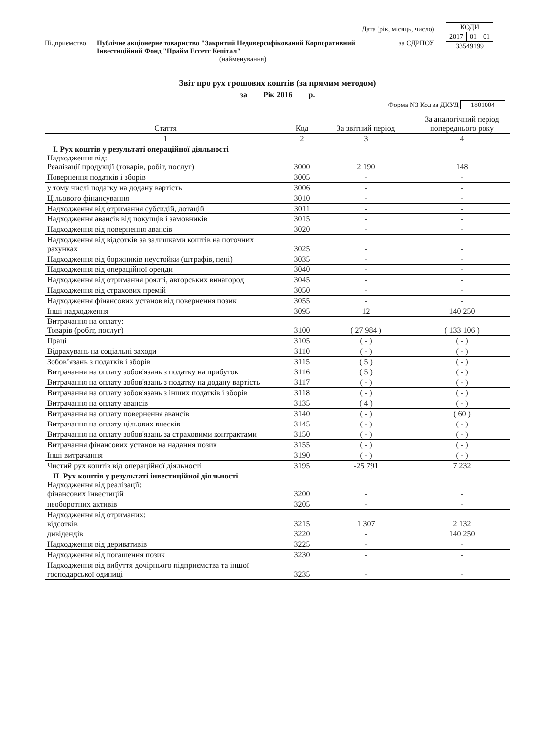| КОДИ | | |
| 2017 | 01 | 01 |
| 33549199 | | |
Дата (рік, місяць, число)
Підприємство Публічне акціонерне товариство "Закритий Недиверсифікований Корпоративний Інвестиційний Фонд "Прайм Ессетс Кепітал"
за ЄДРПОУ
(найменування)
Звіт про рух грошових коштів (за прямим методом)
за Рік 2016 р.
Форма N3 Код за ДКУД 1801004
| Стаття | Код | За звітний період | За аналогічний період попереднього року |
| --- | --- | --- | --- |
| 1 | 2 | 3 | 4 |
| I. Рух коштів у результаті операційної діяльності Надходження від: Реалізації продукції (товарів, робіт, послуг) | 3000 | 2 190 | 148 |
| Повернення податків і зборів | 3005 | - | - |
| у тому числі податку на додану вартість | 3006 | - | - |
| Цільового фінансування | 3010 | - | - |
| Надходження від отримання субсидій, дотацій | 3011 | - | - |
| Надходження авансів від покупців і замовників | 3015 | - | - |
| Надходження від повернення авансів | 3020 | - | - |
| Надходження від відсотків за залишками коштів на поточних рахунках | 3025 | - | - |
| Надходження від боржників неустойки (штрафів, пені) | 3035 | - | - |
| Надходження від операційної оренди | 3040 | - | - |
| Надходження від отримання роялті, авторських винагород | 3045 | - | - |
| Надходження від страхових премій | 3050 | - | - |
| Надходження фінансових установ від повернення позик | 3055 | - | - |
| Інші надходження | 3095 | 12 | 140 250 |
| Витрачання на оплату: Товарів (робіт, послуг) | 3100 | ( 27 984 ) | ( 133 106 ) |
| Праці | 3105 | ( - ) | ( - ) |
| Відрахувань на соціальні заходи | 3110 | ( - ) | ( - ) |
| Зобов’язань з податків і зборів | 3115 | ( 5 ) | ( - ) |
| Витрачання на оплату зобов'язань з податку на прибуток | 3116 | ( 5 ) | ( - ) |
| Витрачання на оплату зобов'язань з податку на додану вартість | 3117 | ( - ) | ( - ) |
| Витрачання на оплату зобов'язань з інших податків і зборів | 3118 | ( - ) | ( - ) |
| Витрачання на оплату авансів | 3135 | ( 4 ) | ( - ) |
| Витрачання на оплату повернення авансів | 3140 | ( - ) | ( 60 ) |
| Витрачання на оплату цільових внесків | 3145 | ( - ) | ( - ) |
| Витрачання на оплату зобов'язань за страховими контрактами | 3150 | ( - ) | ( - ) |
| Витрачання фінансових установ на надання позик | 3155 | ( - ) | ( - ) |
| Інші витрачання | 3190 | ( - ) | ( - ) |
| Чистий рух коштів від операційної діяльності | 3195 | -25 791 | 7 232 |
| II. Рух коштів у результаті інвестиційної діяльності Надходження від реалізації: фінансових інвестицій | 3200 | - | - |
| необоротних активів | 3205 | - | - |
| Надходження від отриманих: відсотків | 3215 | 1 307 | 2 132 |
| дивідендів | 3220 | - | 140 250 |
| Надходження від деривативів | 3225 | - | - |
| Надходження від погашення позик | 3230 | - | - |
| Надходження від вибуття дочірнього підприємства та іншої господарської одиниці | 3235 | - | - |